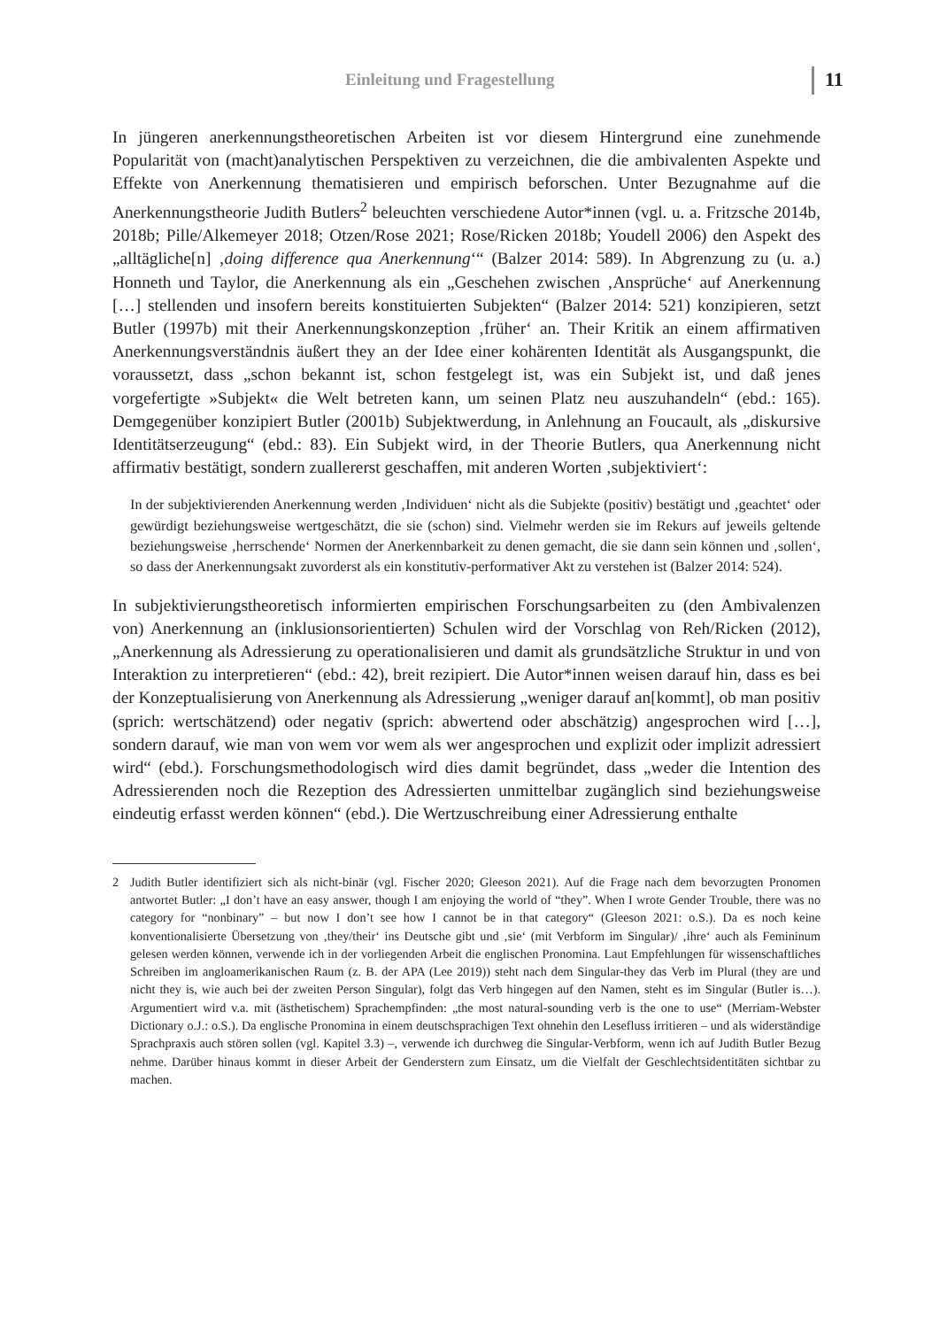Einleitung und Fragestellung 11
In jüngeren anerkennungstheoretischen Arbeiten ist vor diesem Hintergrund eine zunehmende Popularität von (macht)analytischen Perspektiven zu verzeichnen, die die ambivalenten Aspekte und Effekte von Anerkennung thematisieren und empirisch beforschen. Unter Bezugnahme auf die Anerkennungstheorie Judith Butlers<sup>2</sup> beleuchten verschiedene Autor*innen (vgl. u. a. Fritzsche 2014b, 2018b; Pille/Alkemeyer 2018; Otzen/Rose 2021; Rose/Ricken 2018b; Youdell 2006) den Aspekt des „alltägliche[n] ‚doing difference qua Anerkennung‘“ (Balzer 2014: 589). In Abgrenzung zu (u. a.) Honneth und Taylor, die Anerkennung als ein „Geschehen zwischen ‚Ansprüche‘ auf Anerkennung […] stellenden und insofern bereits konstituierten Subjekten“ (Balzer 2014: 521) konzipieren, setzt Butler (1997b) mit their Anerkennungskonzeption ‚früher‘ an. Their Kritik an einem affirmativen Anerkennungsverständnis äußert they an der Idee einer kohärenten Identität als Ausgangspunkt, die voraussetzt, dass „schon bekannt ist, schon festgelegt ist, was ein Subjekt ist, und daß jenes vorgefertigte »Subjekt« die Welt betreten kann, um seinen Platz neu auszuhandeln“ (ebd.: 165). Demgegenüber konzipiert Butler (2001b) Subjektwerdung, in Anlehnung an Foucault, als „diskursive Identitätserzeugung“ (ebd.: 83). Ein Subjekt wird, in der Theorie Butlers, qua Anerkennung nicht affirmativ bestätigt, sondern zuallererst geschaffen, mit anderen Worten ‚subjektiviert‘:
In der subjektivierenden Anerkennung werden ‚Individuen‘ nicht als die Subjekte (positiv) bestätigt und ‚geachtet‘ oder gewürdigt beziehungsweise wertgeschätzt, die sie (schon) sind. Vielmehr werden sie im Rekurs auf jeweils geltende beziehungsweise ‚herrschende‘ Normen der Anerkennbarkeit zu denen gemacht, die sie dann sein können und ‚sollen‘, so dass der Anerkennungsakt zuvorderst als ein konstitutiv-performativer Akt zu verstehen ist (Balzer 2014: 524).
In subjektivierungstheoretisch informierten empirischen Forschungsarbeiten zu (den Ambivalenzen von) Anerkennung an (inklusionsorientierten) Schulen wird der Vorschlag von Reh/Ricken (2012), „Anerkennung als Adressierung zu operationalisieren und damit als grundsätzliche Struktur in und von Interaktion zu interpretieren“ (ebd.: 42), breit rezipiert. Die Autor*innen weisen darauf hin, dass es bei der Konzeptualisierung von Anerkennung als Adressierung „weniger darauf an[kommt], ob man positiv (sprich: wertschätzend) oder negativ (sprich: abwertend oder abschätzig) angesprochen wird […], sondern darauf, wie man von wem vor wem als wer angesprochen und explizit oder implizit adressiert wird“ (ebd.). Forschungsmethodologisch wird dies damit begründet, dass „weder die Intention des Adressierenden noch die Rezeption des Adressierten unmittelbar zugänglich sind beziehungsweise eindeutig erfasst werden können“ (ebd.). Die Wertzuschreibung einer Adressierung enthalte
2 Judith Butler identifiziert sich als nicht-binär (vgl. Fischer 2020; Gleeson 2021). Auf die Frage nach dem bevorzugten Pronomen antwortet Butler: „I don’t have an easy answer, though I am enjoying the world of “they”. When I wrote Gender Trouble, there was no category for “nonbinary” – but now I don’t see how I cannot be in that category“ (Gleeson 2021: o.S.). Da es noch keine konventionalisierte Übersetzung von ‚they/their‘ ins Deutsche gibt und ‚sie‘ (mit Verbform im Singular)/ ‚ihre‘ auch als Femininum gelesen werden können, verwende ich in der vorliegenden Arbeit die englischen Pronomina. Laut Empfehlungen für wissenschaftliches Schreiben im angloamerikanischen Raum (z. B. der APA (Lee 2019)) steht nach dem Singular-they das Verb im Plural (they are und nicht they is, wie auch bei der zweiten Person Singular), folgt das Verb hingegen auf den Namen, steht es im Singular (Butler is…). Argumentiert wird v.a. mit (ästhetischem) Sprachempfinden: „the most natural-sounding verb is the one to use“ (Merriam-Webster Dictionary o.J.: o.S.). Da englische Pronomina in einem deutschsprachigen Text ohnehin den Lesefluss irritieren – und als widerständige Sprachpraxis auch stören sollen (vgl. Kapitel 3.3) –, verwende ich durchweg die Singular-Verbform, wenn ich auf Judith Butler Bezug nehme. Darüber hinaus kommt in dieser Arbeit der Genderstern zum Einsatz, um die Vielfalt der Geschlechtsidentitäten sichtbar zu machen.